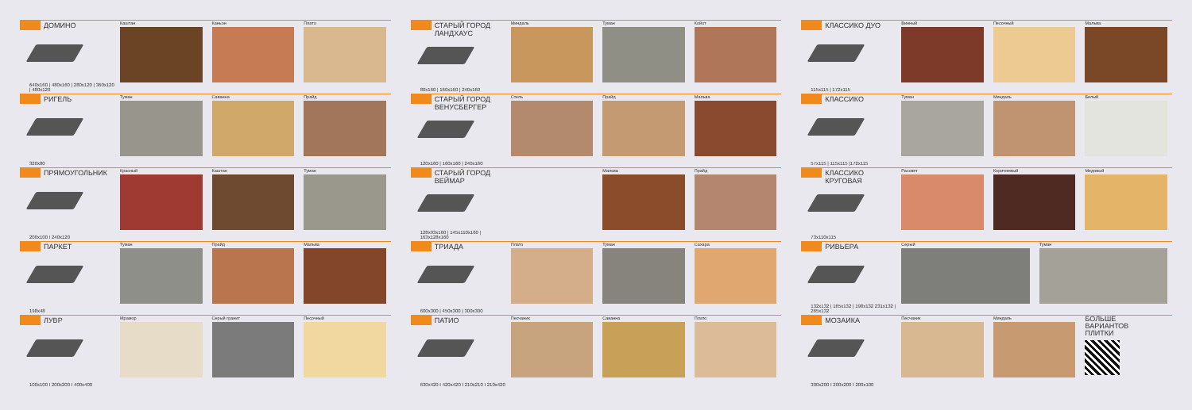ДОМИНО
640x160 | 480x160 | 280x120 | 360x120 | 480x120
Каштан Каньон Плато
РИГЕЛЬ
320x80
Туман Саванна Прайд
ПРЯМОУГОЛЬНИК
200x100 I 240x120
Красный Каштан Туман
ПАРКЕТ
198x48
Туман Прайд Мальва
ЛУВР
100x100 I 200x200 I 400x400
Мрамор Серый гранит Песочный
СТАРЫЙ ГОРОД ЛАНДХАУС
80x160 | 160x160 | 240x160
Миндаль Туман Койот
СТАРЫЙ ГОРОД ВЕНУСБЕРГЕР
120x160 | 160x160 | 240x160
Степь Прайд Мальва
СТАРЫЙ ГОРОД ВЕЙМАР
128x93x160 | 145x110x160 | 163x128x160
Мальва Прайд
ТРИАДА
600x300 | 450x300 | 300x300
Плато Туман Сахара
ПАТИО
630x420 I 420x420 I 210x210 I 210x420
Песчаник Саванна Плато
КЛАССИКО ДУО
115x115 | 172x115
Винный Песочный Мальва
КЛАССИКО
57x115 | 115x115 |172x115
Туман Миндаль Белый
КЛАССИКО КРУГОВАЯ
73x110x115
Рассвет Коричневый Медовый
РИВЬЕРА
132x132 | 165x132 | 198x132 231x132 | 265x132
Серый Туман
МОЗАИКА
300x200 I 200x200 I 200x100
Песчаник Миндаль
БОЛЬШЕ
ВАРИАНТОВ
ПЛИТКИ